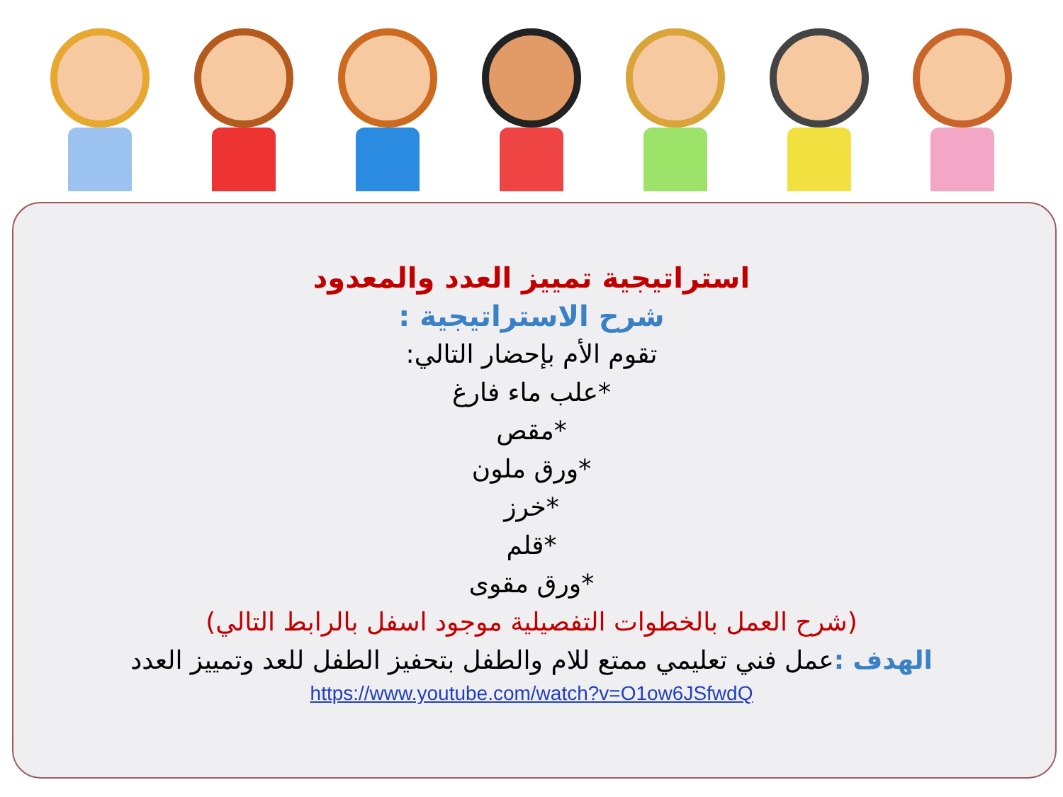استراتيجية تمييز العدد والمعدود
شرح الاستراتيجية :
تقوم الأم بإحضار التالي:
*علب ماء فارغ
*مقص
*ورق ملون
*خرز
*قلم
*ورق مقوى
(شرح العمل بالخطوات التفصيلية موجود اسفل بالرابط التالي)
الهدف : عمل فني تعليمي ممتع للام والطفل بتحفيز الطفل للعد وتمييز العدد
https://www.youtube.com/watch?v=O1ow6JSfwdQ